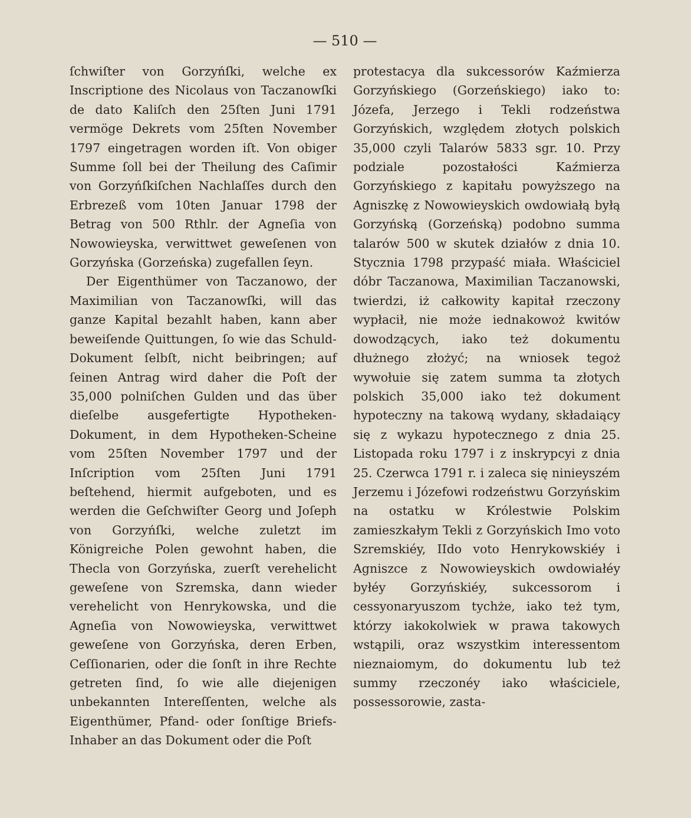— 510 —
ſchwiſter von Gorzyńſki, welche ex Inscriptione des Nicolaus von Taczanowſki de dato Kaliſch den 25ſten Juni 1791 vermöge Dekrets vom 25ſten November 1797 eingetragen worden iſt. Von obiger Summe ſoll bei der Theilung des Caſimir von Gorzyńſkiſchen Nachlaſſes durch den Erbrezeß vom 10ten Januar 1798 der Betrag von 500 Rthlr. der Agneſia von Nowowieyska, verwittwet geweſenen von Gorzyńska (Gorzeńska) zugefallen ſeyn.
Der Eigenthümer von Taczanowo, der Maximilian von Taczanowſki, will das ganze Kapital bezahlt haben, kann aber beweiſende Quittungen, ſo wie das Schuld-Dokument ſelbſt, nicht beibringen; auf ſeinen Antrag wird daher die Poſt der 35,000 polniſchen Gulden und das über dieſelbe ausgefertigte Hypotheken-Dokument, in dem Hypotheken-Scheine vom 25ſten November 1797 und der Inſcription vom 25ſten Juni 1791 beſtehend, hiermit aufgeboten, und es werden die Geſchwiſter Georg und Joſeph von Gorzyńſki, welche zuletzt im Königreiche Polen gewohnt haben, die Thecla von Gorzyńska, zuerſt verehelicht geweſene von Szremska, dann wieder verehelicht von Henrykowska, und die Agneſia von Nowowieyska, verwittwet geweſene von Gorzyńska, deren Erben, Ceſſionarien, oder die ſonſt in ihre Rechte getreten ſind, ſo wie alle diejenigen unbekannten Intereſſenten, welche als Eigenthümer, Pfand- oder ſonſtige Briefs-Inhaber an das Dokument oder die Poſt
protestacya dla sukcessorów Kaźmierza Gorzyńskiego (Gorzeńskiego) iako to: Józefa, Jerzego i Tekli rodzeństwa Gorzyńskich, względem złotych polskich 35,000 czyli Talarów 5833 sgr. 10. Przy podziale pozostałości Kaźmierza Gorzyńskiego z kapitału powyższego na Agniszkę z Nowowieyskich owdowiałą byłą Gorzyńską (Gorzeńską) podobno summa talarów 500 w skutek działów z dnia 10. Stycznia 1798 przypaść miała. Właściciel dóbr Taczanowa, Maximilian Taczanowski, twierdzi, iż całkowity kapitał rzeczony wypłacił, nie może iednakowoż kwitów dowodzących, iako też dokumentu dłużnego złożyć; na wniosek tegoż wywołuie się zatem summa ta złotych polskich 35,000 iako też dokument hypoteczny na takową wydany, składaiący się z wykazu hypotecznego z dnia 25. Listopada roku 1797 i z inskrypcyi z dnia 25. Czerwca 1791 r. i zaleca się ninieyszém Jerzemu i Józefowi rodzeństwu Gorzyńskim na ostatku w Królestwie Polskim zamieszkałym Tekli z Gorzyńskich Imo voto Szremskiéy, IIdo voto Henrykowskiéy i Agniszce z Nowowieyskich owdowiałéy byłéy Gorzyńskiéy, sukcessorom i cessyonaryuszom tychże, iako też tym, którzy iakokolwiek w prawa takowych wstąpili, oraz wszystkim interessentom nieznaiomym, do dokumentu lub też summy rzeczonéy iako właściciele, possessorowie, zasta-